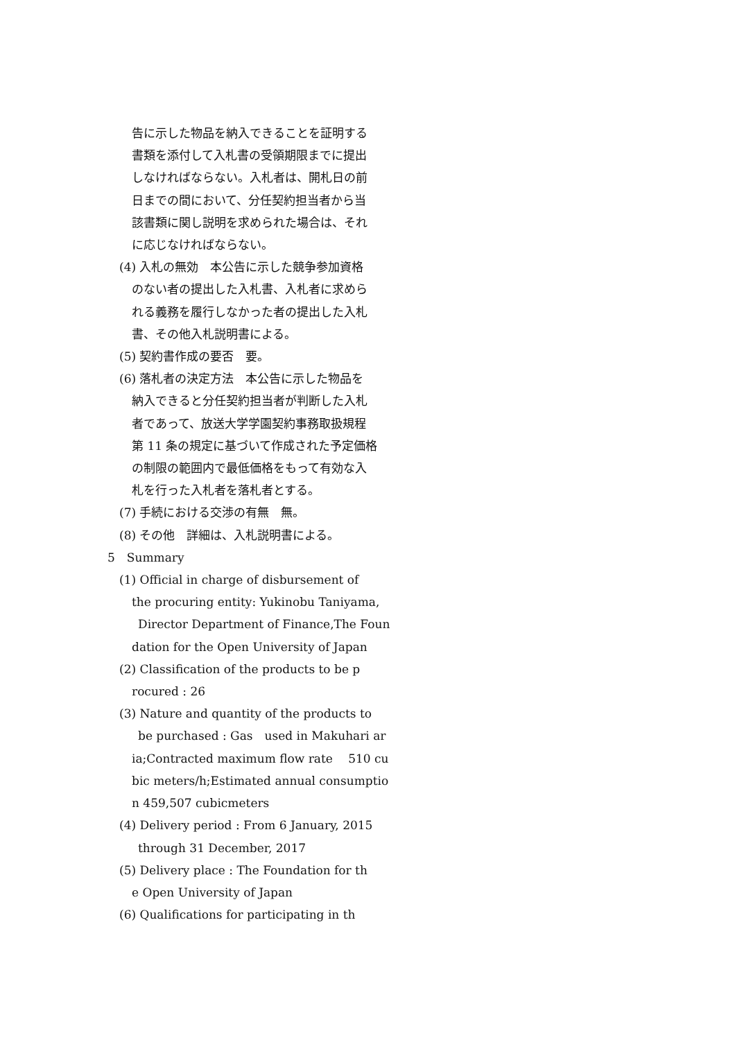告に示した物品を納入できることを証明する
書類を添付して入札書の受領期限までに提出
しなければならない。入札者は、開札日の前
日までの間において、分任契約担当者から当
該書類に関し説明を求められた場合は、それ
に応じなければならない。
(4) 入札の無効　本公告に示した競争参加資格
のない者の提出した入札書、入札者に求めら
れる義務を履行しなかった者の提出した入札
書、その他入札説明書による。
(5) 契約書作成の要否　要。
(6) 落札者の決定方法　本公告に示した物品を
納入できると分任契約担当者が判断した入札
者であって、放送大学学園契約事務取扱規程
第 11 条の規定に基づいて作成された予定価格
の制限の範囲内で最低価格をもって有効な入
札を行った入札者を落札者とする。
(7) 手続における交渉の有無　無。
(8) その他　詳細は、入札説明書による。
5　Summary
(1) Official in charge of disbursement of
the procuring entity: Yukinobu Taniyama,
Director Department of Finance,The Foun
dation for the Open University of Japan
(2) Classification of the products to be p
rocured : 26
(3) Nature and quantity of the products to
be purchased : Gas　used in Makuhari ar
ia;Contracted maximum flow rate　 510 cu
bic meters/h;Estimated annual consumptio
n 459,507 cubicmeters
(4) Delivery period : From 6 January, 2015
through 31 December, 2017
(5) Delivery place : The Foundation for th
e Open University of Japan
(6) Qualifications for participating in th